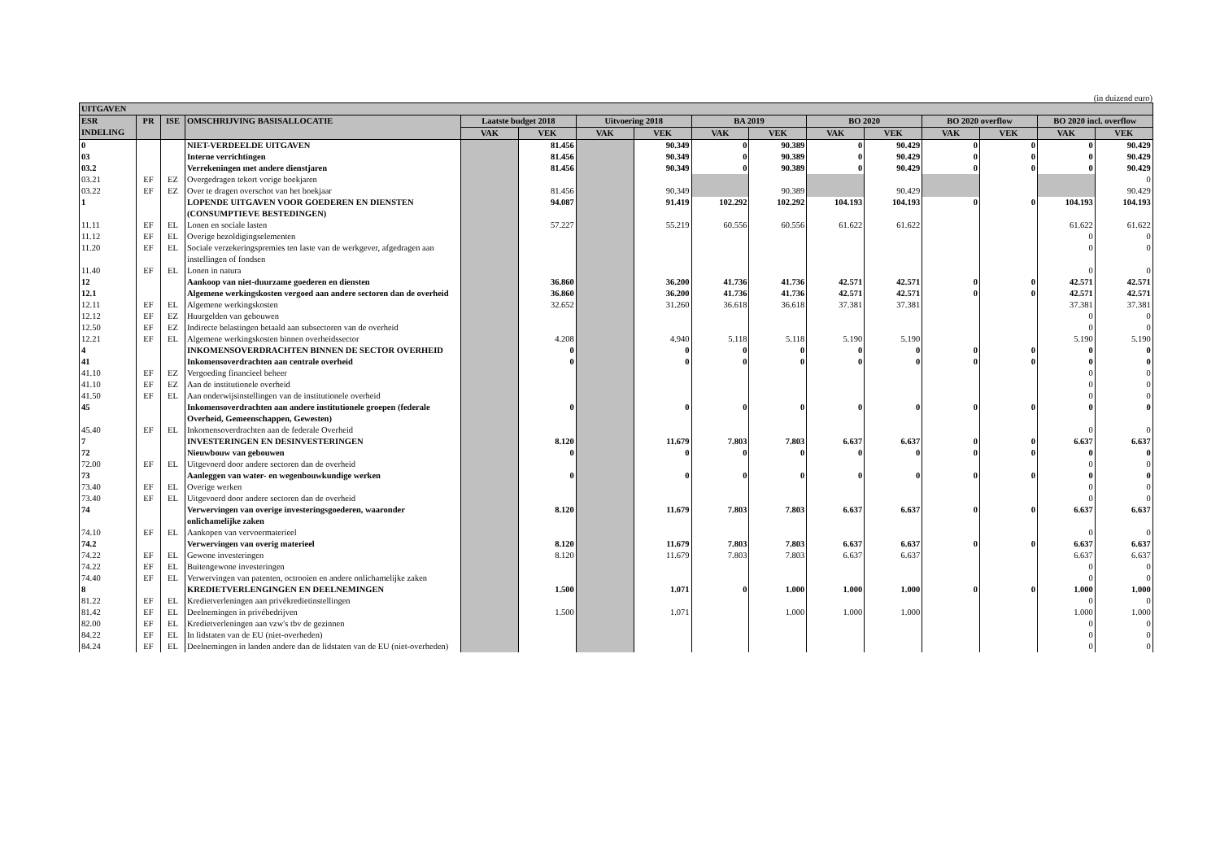(in duizend euro)
| UITGAVEN | | | | | | | | | | | | | | | |
| --- | --- | --- | --- | --- | --- | --- | --- | --- | --- | --- | --- | --- | --- | --- | --- |
| ESR INDELING | PR | ISE | OMSCHRIJVING BASISALLOCATIE | Laatste budget 2018 | | Uitvoering 2018 | | BA 2019 | | BO 2020 | | BO 2020 overflow | | BO 2020 incl. overflow | |
| | | | | VAK | VEK | VAK | VEK | VAK | VEK | VAK | VEK | VAK | VEK | VAK | VEK |
| 0 | | | NIET-VERDEELDE UITGAVEN | | 81.456 | | 90.349 | 0 | 90.389 | 0 | 90.429 | 0 | 0 | 0 | 90.429 |
| 03 | | | Interne verrichtingen | | 81.456 | | 90.349 | 0 | 90.389 | 0 | 90.429 | 0 | 0 | 0 | 90.429 |
| 03.2 | | | Verrekeningen met andere dienstjaren | | 81.456 | | 90.349 | 0 | 90.389 | 0 | 90.429 | 0 | 0 | 0 | 90.429 |
| 03.21 | EF | EZ | Overgedragen tekort vorige boekjaren | | | | | | | | | | | | 0 |
| 03.22 | EF | EZ | Over te dragen overschot van het boekjaar | | 81.456 | | 90.349 | | 90.389 | | 90.429 | | | | 90.429 |
| 1 | | | LOPENDE UITGAVEN VOOR GOEDEREN EN DIENSTEN (CONSUMPTIEVE BESTEDINGEN) | | 94.087 | | 91.419 | 102.292 | 102.292 | 104.193 | 104.193 | 0 | 0 | 104.193 | 104.193 |
| 11.11 | EF | EL | Lonen en sociale lasten | | 57.227 | | 55.219 | 60.556 | 60.556 | 61.622 | 61.622 | | | 61.622 | 61.622 |
| 11.12 | EF | EL | Overige bezoldigingselementen | | | | | | | | | | | 0 | 0 |
| 11.20 | EF | EL | Sociale verzekeringspremies ten laste van de werkgever, afgedragen aan instellingen of fondsen | | | | | | | | | | | 0 | 0 |
| 11.40 | EF | EL | Lonen in natura | | | | | | | | | | | 0 | 0 |
| 12 | | | Aankoop van niet-duurzame goederen en diensten | | 36.860 | | 36.200 | 41.736 | 41.736 | 42.571 | 42.571 | 0 | 0 | 42.571 | 42.571 |
| 12.1 | | | Algemene werkingskosten vergoed aan andere sectoren dan de overheid | | 36.860 | | 36.200 | 41.736 | 41.736 | 42.571 | 42.571 | 0 | 0 | 42.571 | 42.571 |
| 12.11 | EF | EL | Algemene werkingskosten | | 32.652 | | 31.260 | 36.618 | 36.618 | 37.381 | 37.381 | | | 37.381 | 37.381 |
| 12.12 | EF | EZ | Huurgelden van gebouwen | | | | | | | | | | | 0 | 0 |
| 12.50 | EF | EZ | Indirecte belastingen betaald aan subsectoren van de overheid | | | | | | | | | | | 0 | 0 |
| 12.21 | EF | EL | Algemene werkingskosten binnen overheidssector | | 4.208 | | 4.940 | 5.118 | 5.118 | 5.190 | 5.190 | | | 5.190 | 5.190 |
| 4 | | | INKOMENSOVERDRACHTEN BINNEN DE SECTOR OVERHEID | | 0 | | 0 | 0 | 0 | 0 | 0 | 0 | 0 | 0 | 0 |
| 41 | | | Inkomensoverdrachten aan centrale overheid | | 0 | | 0 | 0 | 0 | 0 | 0 | 0 | 0 | 0 | 0 |
| 41.10 | EF | EZ | Vergoeding financieel beheer | | | | | | | | | | | 0 | 0 |
| 41.10 | EF | EZ | Aan de institutionele overheid | | | | | | | | | | | 0 | 0 |
| 41.50 | EF | EL | Aan onderwijsinstellingen van de institutionele overheid | | | | | | | | | | | 0 | 0 |
| 45 | | | Inkomensoverdrachten aan andere institutionele groepen (federale Overheid, Gemeenschappen, Gewesten) | | 0 | | 0 | 0 | 0 | 0 | 0 | 0 | 0 | 0 | 0 |
| 45.40 | EF | EL | Inkomensoverdrachten aan de federale Overheid | | | | | | | | | | | 0 | 0 |
| 7 | | | INVESTERINGEN EN DESINVESTERINGEN | | 8.120 | | 11.679 | 7.803 | 7.803 | 6.637 | 6.637 | 0 | 0 | 6.637 | 6.637 |
| 72 | | | Nieuwbouw van gebouwen | | 0 | | 0 | 0 | 0 | 0 | 0 | 0 | 0 | 0 | 0 |
| 72.00 | EF | EL | Uitgevoerd door andere sectoren dan de overheid | | | | | | | | | | | 0 | 0 |
| 73 | | | Aanleggen van water- en wegenbouwkundige werken | | 0 | | 0 | 0 | 0 | 0 | 0 | 0 | 0 | 0 | 0 |
| 73.40 | EF | EL | Overige werken | | | | | | | | | | | 0 | 0 |
| 73.40 | EF | EL | Uitgevoerd door andere sectoren dan de overheid | | | | | | | | | | | 0 | 0 |
| 74 | | | Verwervingen van overige investeringsgoederen, waaronder onlichamelijke zaken | | 8.120 | | 11.679 | 7.803 | 7.803 | 6.637 | 6.637 | 0 | 0 | 6.637 | 6.637 |
| 74.10 | EF | EL | Aankopen van vervoermaterieel | | | | | | | | | | | 0 | 0 |
| 74.2 | | | Verwervingen van overig materieel | | 8.120 | | 11.679 | 7.803 | 7.803 | 6.637 | 6.637 | 0 | 0 | 6.637 | 6.637 |
| 74.22 | EF | EL | Gewone investeringen | | 8.120 | | 11.679 | 7.803 | 7.803 | 6.637 | 6.637 | | | 6.637 | 6.637 |
| 74.22 | EF | EL | Buitengewone investeringen | | | | | | | | | | | 0 | 0 |
| 74.40 | EF | EL | Verwervingen van patenten, octrooien en andere onlichamelijke zaken | | | | | | | | | | | 0 | 0 |
| 8 | | | KREDIETVERLENGINGEN EN DEELNEMINGEN | | 1.500 | | 1.071 | 0 | 1.000 | 1.000 | 1.000 | 0 | 0 | 1.000 | 1.000 |
| 81.22 | EF | EL | Kredietverleningen aan privékredietinstellingen | | | | | | | | | | | 0 | 0 |
| 81.42 | EF | EL | Deelnemingen in privébedrijven | | 1.500 | | 1.071 | | 1.000 | 1.000 | 1.000 | | | 1.000 | 1.000 |
| 82.00 | EF | EL | Kredietverleningen aan vzw's tbv de gezinnen | | | | | | | | | | | 0 | 0 |
| 84.22 | EF | EL | In lidstaten van de EU (niet-overheden) | | | | | | | | | | | 0 | 0 |
| 84.24 | EF | EL | Deelnemingen in landen andere dan de lidstaten van de EU (niet-overheden) | | | | | | | | | | | 0 | 0 |